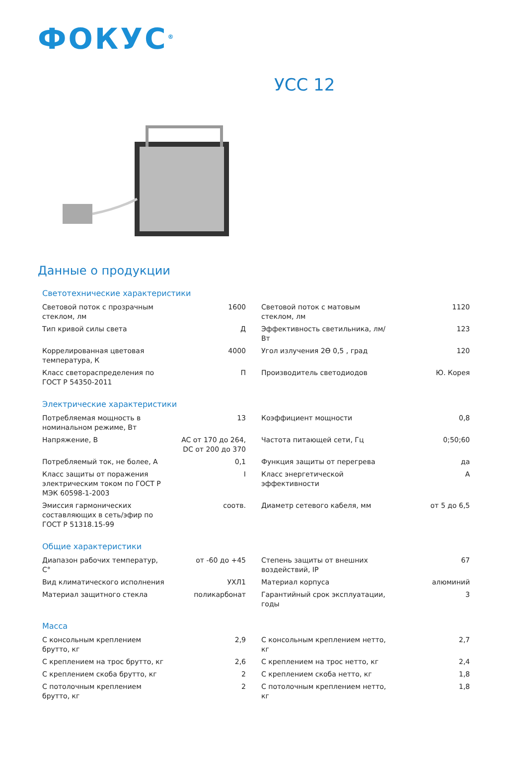ФОКУС<sup>®</sup>
УСС 12
Данные о продукции
Светотехнические характеристики
| Световой поток с прозрачным стеклом, лм | 1600 | Световой поток с матовым стеклом, лм | 1120 |
| Тип кривой силы света | Д | Эффективность светильника, лм/Вт | 123 |
| Коррелированная цветовая температура, К | 4000 | Угол излучения 2ϴ 0,5 , град | 120 |
| Класс светораспределения по ГОСТ Р 54350-2011 | П | Производитель светодиодов | Ю. Корея |
Электрические характеристики
| Потребляемая мощность в номинальном режиме, Вт | 13 | Коэффициент мощности | 0,8 |
| Напряжение, В | AC от 170 до 264, DC от 200 до 370 | Частота питающей сети, Гц | 0;50;60 |
| Потребляемый ток, не более, А | 0,1 | Функция защиты от перегрева | да |
| Класс защиты от поражения электрическим током по ГОСТ Р МЭК 60598-1-2003 | I | Класс энергетической эффективности | A |
| Эмиссия гармонических составляющих в сеть/эфир по ГОСТ Р 51318.15-99 | соотв. | Диаметр сетевого кабеля, мм | от 5 до 6,5 |
Общие характеристики
| Диапазон рабочих температур, С° | от -60 до +45 | Степень защиты от внешних воздействий, IP | 67 |
| Вид климатического исполнения | УХЛ1 | Материал корпуса | алюминий |
| Материал защитного стекла | поликарбонат | Гарантийный срок эксплуатации, годы | 3 |
Масса
| С консольным креплением брутто, кг | 2,9 | С консольным креплением нетто, кг | 2,7 |
| С креплением на трос брутто, кг | 2,6 | С креплением на трос нетто, кг | 2,4 |
| С креплением скоба брутто, кг | 2 | С креплением скоба нетто, кг | 1,8 |
| С потолочным креплением брутто, кг | 2 | С потолочным креплением нетто, кг | 1,8 |